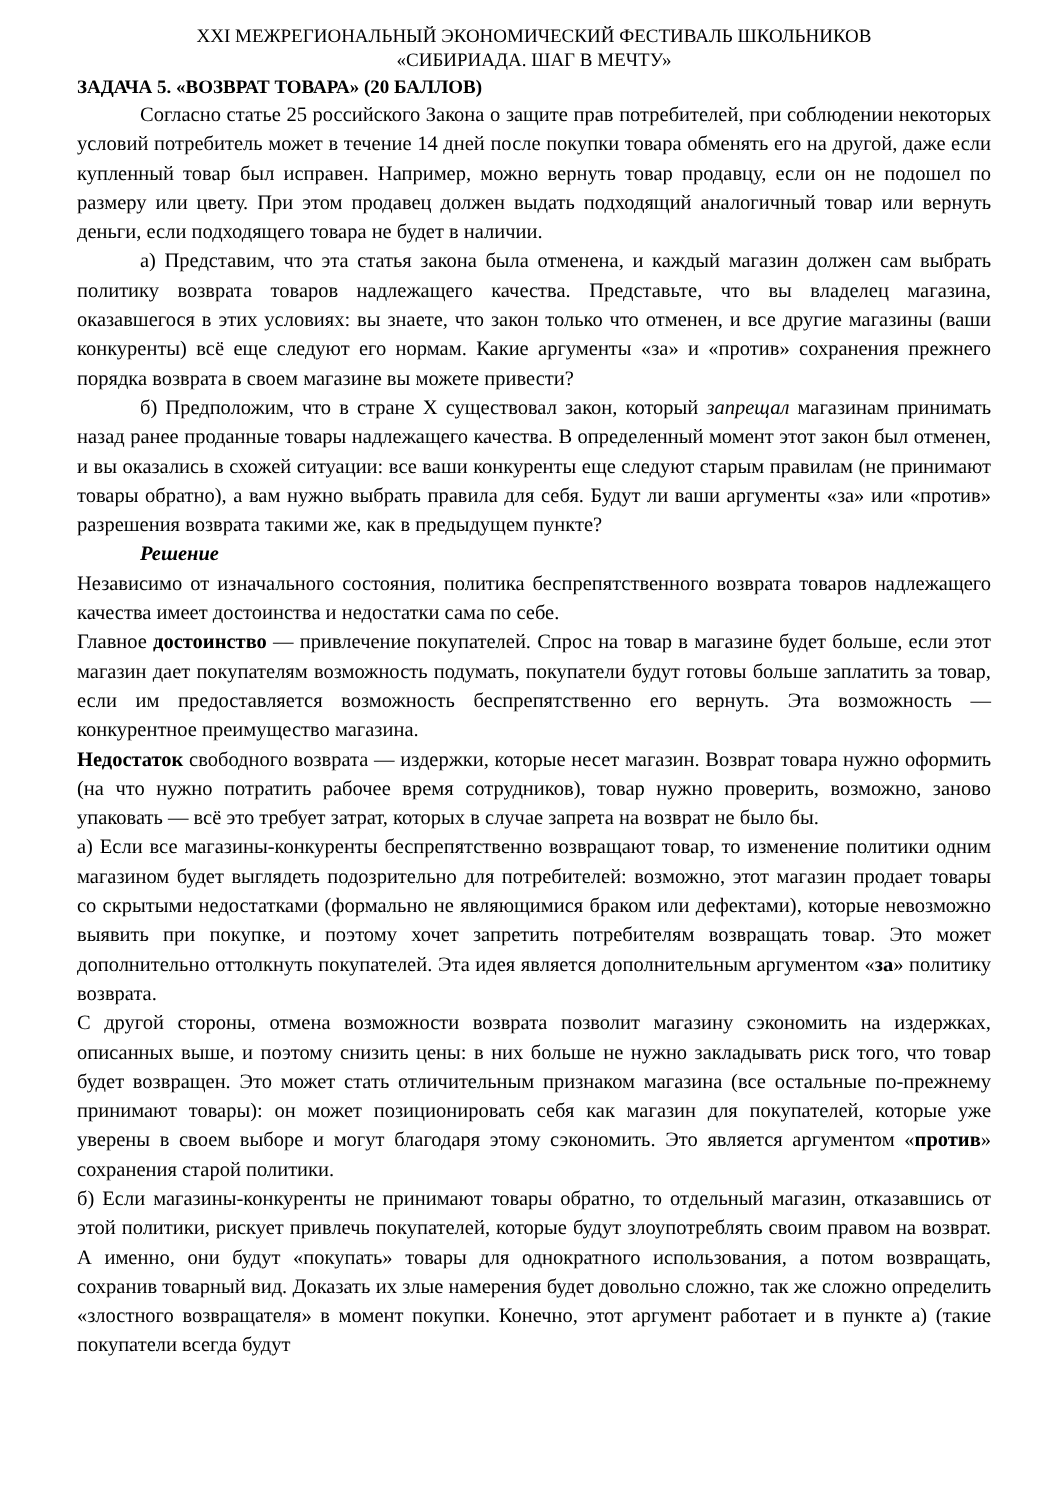XXI МЕЖРЕГИОНАЛЬНЫЙ ЭКОНОМИЧЕСКИЙ ФЕСТИВАЛЬ ШКОЛЬНИКОВ
«СИБИРИАДА. ШАГ В МЕЧТУ»
ЗАДАЧА 5. «ВОЗВРАТ ТОВАРА» (20 БАЛЛОВ)
Согласно статье 25 российского Закона о защите прав потребителей, при соблюдении некоторых условий потребитель может в течение 14 дней после покупки товара обменять его на другой, даже если купленный товар был исправен. Например, можно вернуть товар продавцу, если он не подошел по размеру или цвету. При этом продавец должен выдать подходящий аналогичный товар или вернуть деньги, если подходящего товара не будет в наличии.
а) Представим, что эта статья закона была отменена, и каждый магазин должен сам выбрать политику возврата товаров надлежащего качества. Представьте, что вы владелец магазина, оказавшегося в этих условиях: вы знаете, что закон только что отменен, и все другие магазины (ваши конкуренты) всё еще следуют его нормам. Какие аргументы «за» и «против» сохранения прежнего порядка возврата в своем магазине вы можете привести?
б) Предположим, что в стране X существовал закон, который запрещал магазинам принимать назад ранее проданные товары надлежащего качества. В определенный момент этот закон был отменен, и вы оказались в схожей ситуации: все ваши конкуренты еще следуют старым правилам (не принимают товары обратно), а вам нужно выбрать правила для себя. Будут ли ваши аргументы «за» или «против» разрешения возврата такими же, как в предыдущем пункте?
Решение
Независимо от изначального состояния, политика беспрепятственного возврата товаров надлежащего качества имеет достоинства и недостатки сама по себе.
Главное достоинство — привлечение покупателей. Спрос на товар в магазине будет больше, если этот магазин дает покупателям возможность подумать, покупатели будут готовы больше заплатить за товар, если им предоставляется возможность беспрепятственно его вернуть. Эта возможность — конкурентное преимущество магазина.
Недостаток свободного возврата — издержки, которые несет магазин. Возврат товара нужно оформить (на что нужно потратить рабочее время сотрудников), товар нужно проверить, возможно, заново упаковать — всё это требует затрат, которых в случае запрета на возврат не было бы.
а) Если все магазины-конкуренты беспрепятственно возвращают товар, то изменение политики одним магазином будет выглядеть подозрительно для потребителей: возможно, этот магазин продает товары со скрытыми недостатками (формально не являющимися браком или дефектами), которые невозможно выявить при покупке, и поэтому хочет запретить потребителям возвращать товар. Это может дополнительно оттолкнуть покупателей. Эта идея является дополнительным аргументом «за» политику возврата.
С другой стороны, отмена возможности возврата позволит магазину сэкономить на издержках, описанных выше, и поэтому снизить цены: в них больше не нужно закладывать риск того, что товар будет возвращен. Это может стать отличительным признаком магазина (все остальные по-прежнему принимают товары): он может позиционировать себя как магазин для покупателей, которые уже уверены в своем выборе и могут благодаря этому сэкономить. Это является аргументом «против» сохранения старой политики.
б) Если магазины-конкуренты не принимают товары обратно, то отдельный магазин, отказавшись от этой политики, рискует привлечь покупателей, которые будут злоупотреблять своим правом на возврат. А именно, они будут «покупать» товары для однократного использования, а потом возвращать, сохранив товарный вид. Доказать их злые намерения будет довольно сложно, так же сложно определить «злостного возвращателя» в момент покупки. Конечно, этот аргумент работает и в пункте а) (такие покупатели всегда будут